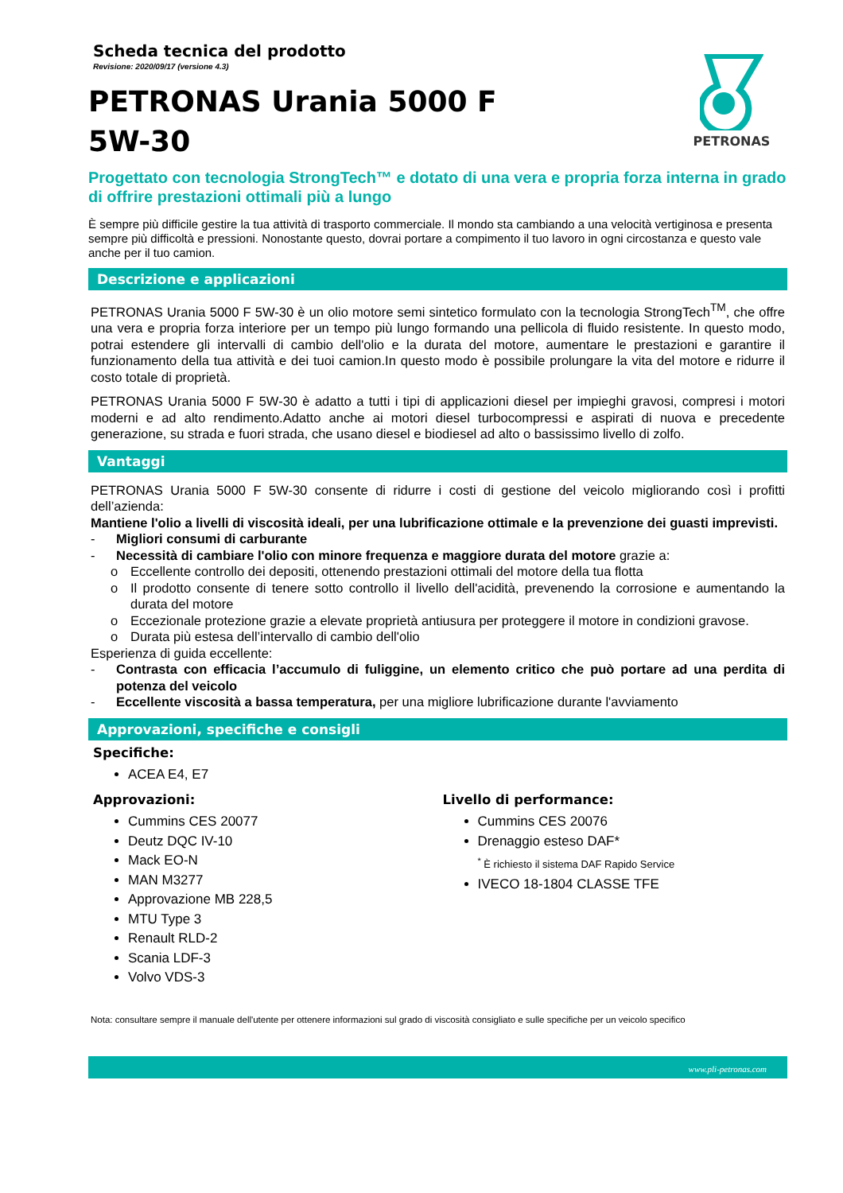Scheda tecnica del prodotto
Revisione: 2020/09/17 (versione 4.3)
PETRONAS
PETRONAS Urania 5000 F
5W-30
Progettato con tecnologia StrongTech™ e dotato di una vera e propria forza interna in grado di offrire prestazioni ottimali più a lungo
È sempre più difficile gestire la tua attività di trasporto commerciale. Il mondo sta cambiando a una velocità vertiginosa e presenta sempre più difficoltà e pressioni. Nonostante questo, dovrai portare a compimento il tuo lavoro in ogni circostanza e questo vale anche per il tuo camion.
Descrizione e applicazioni
PETRONAS Urania 5000 F 5W-30 è un olio motore semi sintetico formulato con la tecnologia StrongTech<sup>TM</sup>, che offre una vera e propria forza interiore per un tempo più lungo formando una pellicola di fluido resistente. In questo modo, potrai estendere gli intervalli di cambio dell'olio e la durata del motore, aumentare le prestazioni e garantire il funzionamento della tua attività e dei tuoi camion.In questo modo è possibile prolungare la vita del motore e ridurre il costo totale di proprietà.
PETRONAS Urania 5000 F 5W-30 è adatto a tutti i tipi di applicazioni diesel per impieghi gravosi, compresi i motori moderni e ad alto rendimento.Adatto anche ai motori diesel turbocompressi e aspirati di nuova e precedente generazione, su strada e fuori strada, che usano diesel e biodiesel ad alto o bassissimo livello di zolfo.
Vantaggi
PETRONAS Urania 5000 F 5W-30 consente di ridurre i costi di gestione del veicolo migliorando così i profitti dell’azienda:
Mantiene l'olio a livelli di viscosità ideali, per una lubrificazione ottimale e la prevenzione dei guasti imprevisti.
- Migliori consumi di carburante
- Necessità di cambiare l'olio con minore frequenza e maggiore durata del motore grazie a:
o Eccellente controllo dei depositi, ottenendo prestazioni ottimali del motore della tua flotta
o Il prodotto consente di tenere sotto controllo il livello dell'acidità, prevenendo la corrosione e aumentando la durata del motore
o Eccezionale protezione grazie a elevate proprietà antiusura per proteggere il motore in condizioni gravose.
o Durata più estesa dell’intervallo di cambio dell'olio
Esperienza di guida eccellente:
- Contrasta con efficacia l’accumulo di fuliggine, un elemento critico che può portare ad una perdita di potenza del veicolo
- Eccellente viscosità a bassa temperatura, per una migliore lubrificazione durante l'avviamento
Approvazioni, specifiche e consigli
Specifiche:
ACEA E4, E7
Approvazioni:
Cummins CES 20077
Deutz DQC IV-10
Mack EO-N
MAN M3277
Approvazione MB 228,5
MTU Type 3
Renault RLD-2
Scania LDF-3
Volvo VDS-3
Livello di performance:
Cummins CES 20076
Drenaggio esteso DAF*
<sup>*</sup> È richiesto il sistema DAF Rapido Service
IVECO 18-1804 CLASSE TFE
Nota: consultare sempre il manuale dell'utente per ottenere informazioni sul grado di viscosità consigliato e sulle specifiche per un veicolo specifico
www.pli-petronas.com